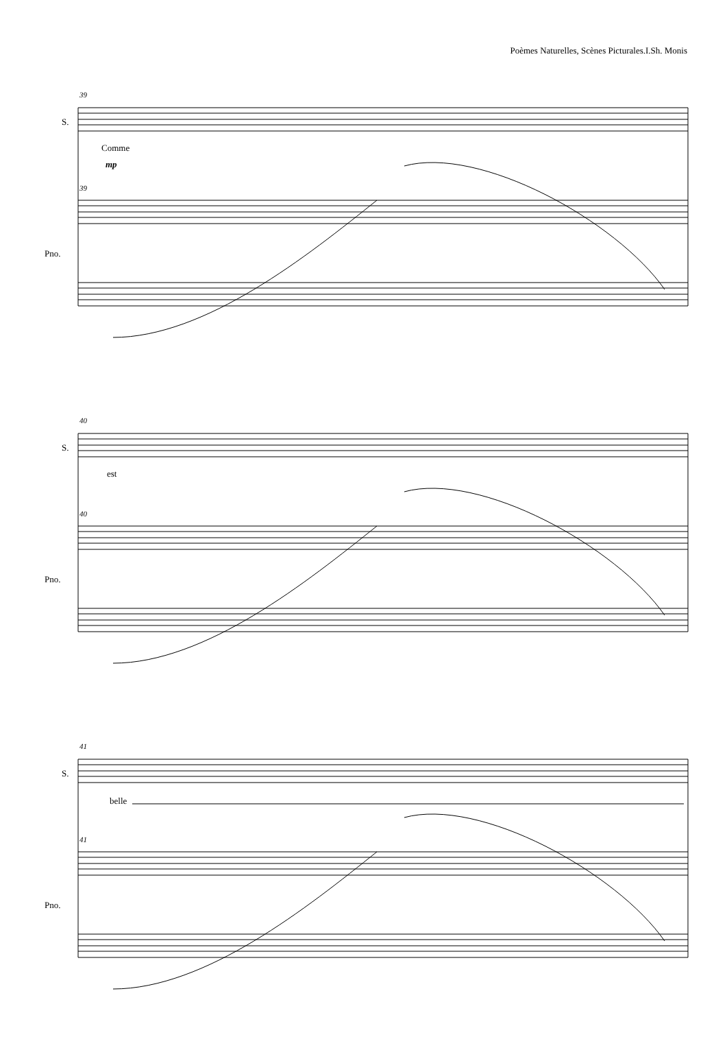Poèmes Naturelles, Scènes Picturales.I.Sh. Monis
39
S.
Comme
mp
39
Pno.
40
S.
est
40
Pno.
41
S.
belle
41
Pno.